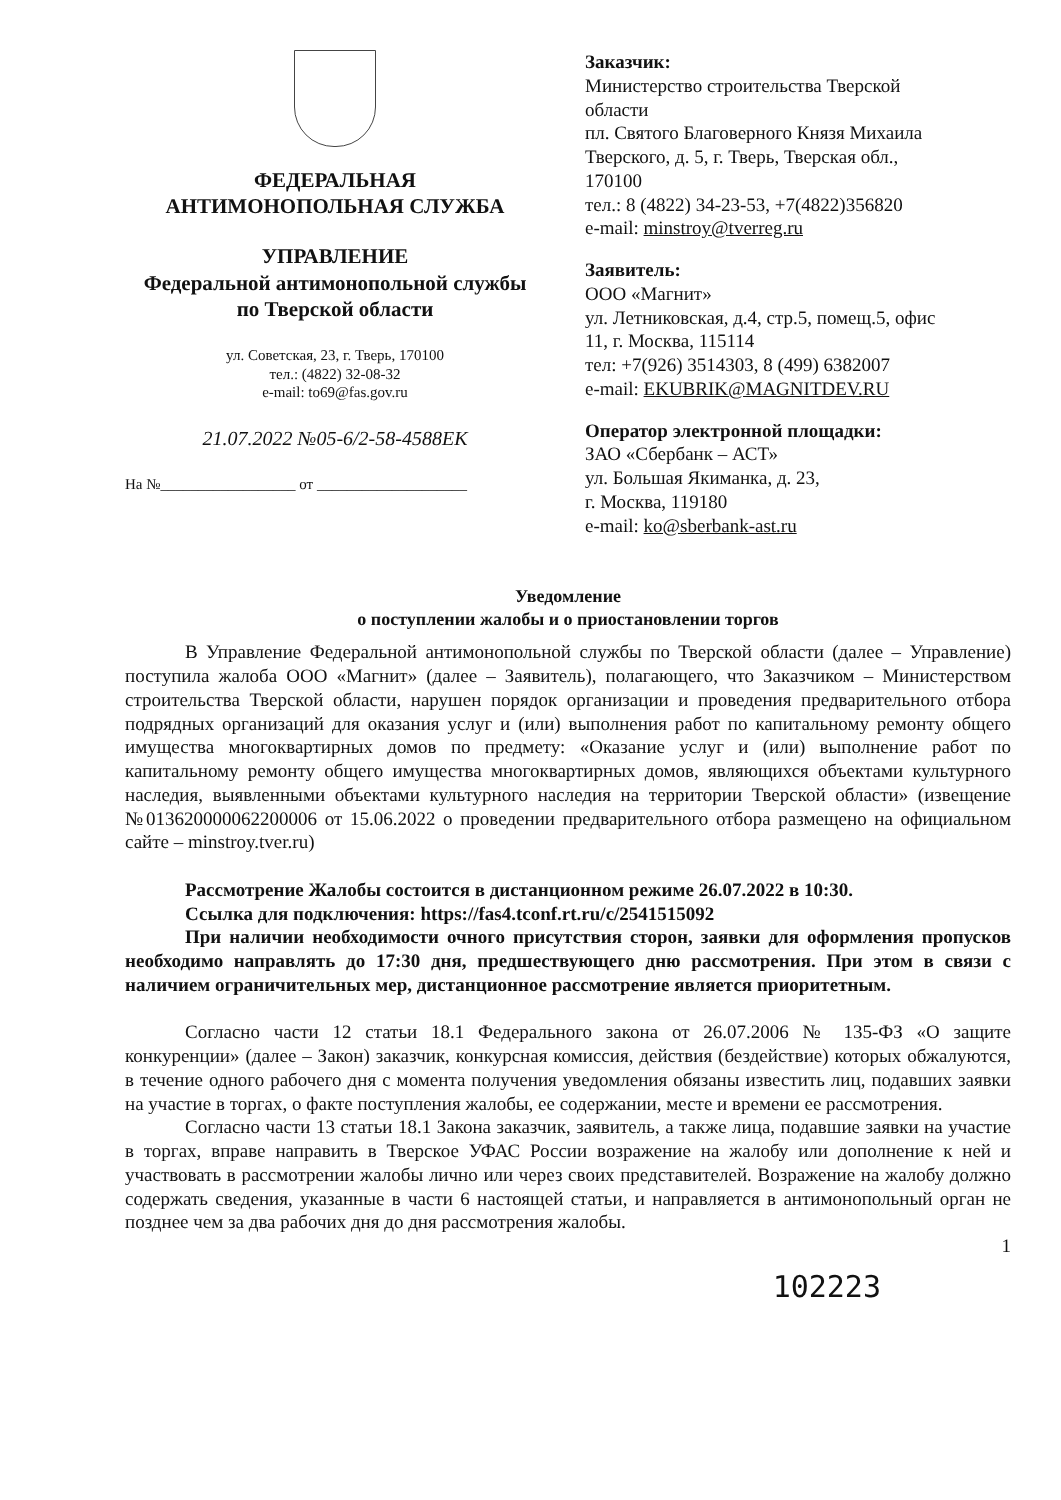ФЕДЕРАЛЬНАЯ
АНТИМОНОПОЛЬНАЯ СЛУЖБА
УПРАВЛЕНИЕ
Федеральной антимонопольной службы
по Тверской области
ул. Советская, 23, г. Тверь, 170100
тел.: (4822) 32-08-32
e-mail: to69@fas.gov.ru
21.07.2022 №05-6/2-58-4588ЕК
На №__________________ от ____________________
Заказчик:
Министерство строительства Тверской
области
пл. Святого Благоверного Князя Михаила
Тверского, д. 5, г. Тверь, Тверская обл.,
170100
тел.: 8 (4822) 34-23-53, +7(4822)356820
e-mail: minstroy@tverreg.ru
Заявитель:
ООО «Магнит»
ул. Летниковская, д.4, стр.5, помещ.5, офис
11, г. Москва, 115114
тел: +7(926) 3514303, 8 (499) 6382007
e-mail: EKUBRIK@MAGNITDEV.RU
Оператор электронной площадки:
ЗАО «Сбербанк – АСТ»
ул. Большая Якиманка, д. 23,
г. Москва, 119180
e-mail: ko@sberbank-ast.ru
Уведомление
о поступлении жалобы и о приостановлении торгов
В Управление Федеральной антимонопольной службы по Тверской области (далее – Управление) поступила жалоба ООО «Магнит» (далее – Заявитель), полагающего, что Заказчиком – Министерством строительства Тверской области, нарушен порядок организации и проведения предварительного отбора подрядных организаций для оказания услуг и (или) выполнения работ по капитальному ремонту общего имущества многоквартирных домов по предмету: «Оказание услуг и (или) выполнение работ по капитальному ремонту общего имущества многоквартирных домов, являющихся объектами культурного наследия, выявленными объектами культурного наследия на территории Тверской области» (извещение №013620000062200006 от 15.06.2022 о проведении предварительного отбора размещено на официальном сайте – minstroy.tver.ru)
Рассмотрение Жалобы состоится в дистанционном режиме 26.07.2022 в 10:30.
Ссылка для подключения: https://fas4.tconf.rt.ru/c/2541515092
При наличии необходимости очного присутствия сторон, заявки для оформления пропусков необходимо направлять до 17:30 дня, предшествующего дню рассмотрения. При этом в связи с наличием ограничительных мер, дистанционное рассмотрение является приоритетным.
Согласно части 12 статьи 18.1 Федерального закона от 26.07.2006 № 135-ФЗ «О защите конкуренции» (далее – Закон) заказчик, конкурсная комиссия, действия (бездействие) которых обжалуются, в течение одного рабочего дня с момента получения уведомления обязаны известить лиц, подавших заявки на участие в торгах, о факте поступления жалобы, ее содержании, месте и времени ее рассмотрения.
Согласно части 13 статьи 18.1 Закона заказчик, заявитель, а также лица, подавшие заявки на участие в торгах, вправе направить в Тверское УФАС России возражение на жалобу или дополнение к ней и участвовать в рассмотрении жалобы лично или через своих представителей. Возражение на жалобу должно содержать сведения, указанные в части 6 настоящей статьи, и направляется в антимонопольный орган не позднее чем за два рабочих дня до дня рассмотрения жалобы.
1
102223